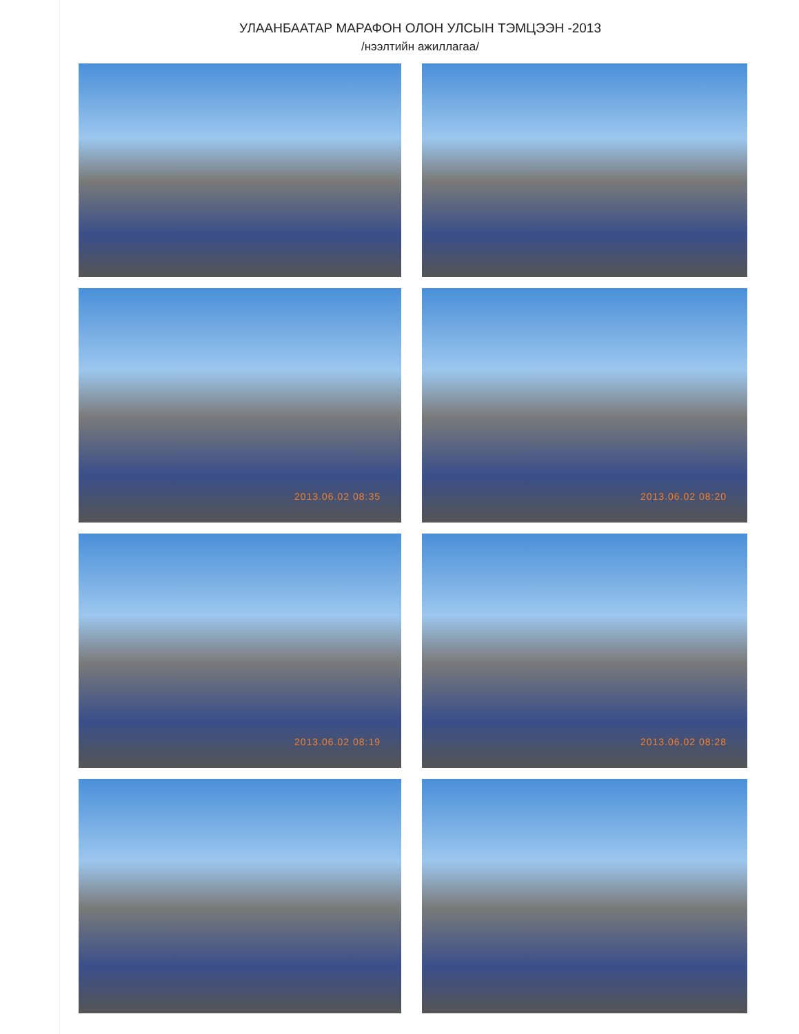УЛААНБААТАР МАРАФОН ОЛОН УЛСЫН ТЭМЦЭЭН -2013
/нээлтийн ажиллагаа/
2013.06.02 08:35
2013.06.02 08:20
2013.06.02 08:19
2013.06.02 08:28